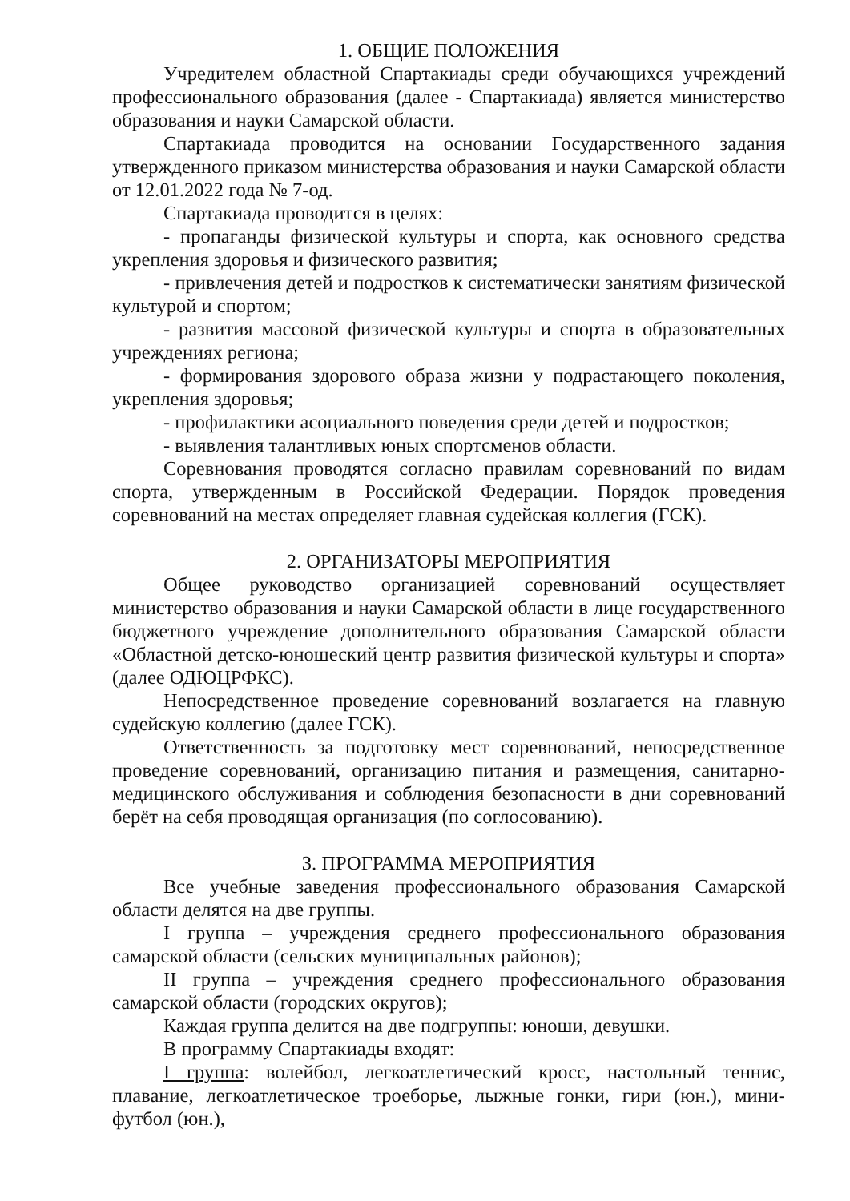1. ОБЩИЕ ПОЛОЖЕНИЯ
Учредителем областной Спартакиады среди обучающихся учреждений профессионального образования (далее - Спартакиада) является министерство образования и науки Самарской области.
Спартакиада проводится на основании Государственного задания утвержденного приказом министерства образования и науки Самарской области от 12.01.2022 года № 7-од.
Спартакиада проводится в целях:
- пропаганды физической культуры и спорта, как основного средства укрепления здоровья и физического развития;
- привлечения детей и подростков к систематически занятиям физической культурой и спортом;
- развития массовой физической культуры и спорта в образовательных учреждениях региона;
- формирования здорового образа жизни у подрастающего поколения, укрепления здоровья;
- профилактики асоциального поведения среди детей и подростков;
- выявления талантливых юных спортсменов области.
Соревнования проводятся согласно правилам соревнований по видам спорта, утвержденным в Российской Федерации. Порядок проведения соревнований на местах определяет главная судейская коллегия (ГСК).
2. ОРГАНИЗАТОРЫ МЕРОПРИЯТИЯ
Общее руководство организацией соревнований осуществляет министерство образования и науки Самарской области в лице государственного бюджетного учреждение дополнительного образования Самарской области «Областной детско-юношеский центр развития физической культуры и спорта» (далее ОДЮЦРФКС).
Непосредственное проведение соревнований возлагается на главную судейскую коллегию (далее ГСК).
Ответственность за подготовку мест соревнований, непосредственное проведение соревнований, организацию питания и размещения, санитарно-медицинского обслуживания и соблюдения безопасности в дни соревнований берёт на себя проводящая организация (по соглосованию).
3. ПРОГРАММА МЕРОПРИЯТИЯ
Все учебные заведения профессионального образования Самарской области делятся на две группы.
I группа – учреждения среднего профессионального образования самарской области (сельских муниципальных районов);
II группа – учреждения среднего профессионального образования самарской области (городских округов);
Каждая группа делится на две подгруппы: юноши, девушки.
В программу Спартакиады входят:
I группа: волейбол, легкоатлетический кросс, настольный теннис, плавание, легкоатлетическое троеборье, лыжные гонки, гири (юн.), мини-футбол (юн.),